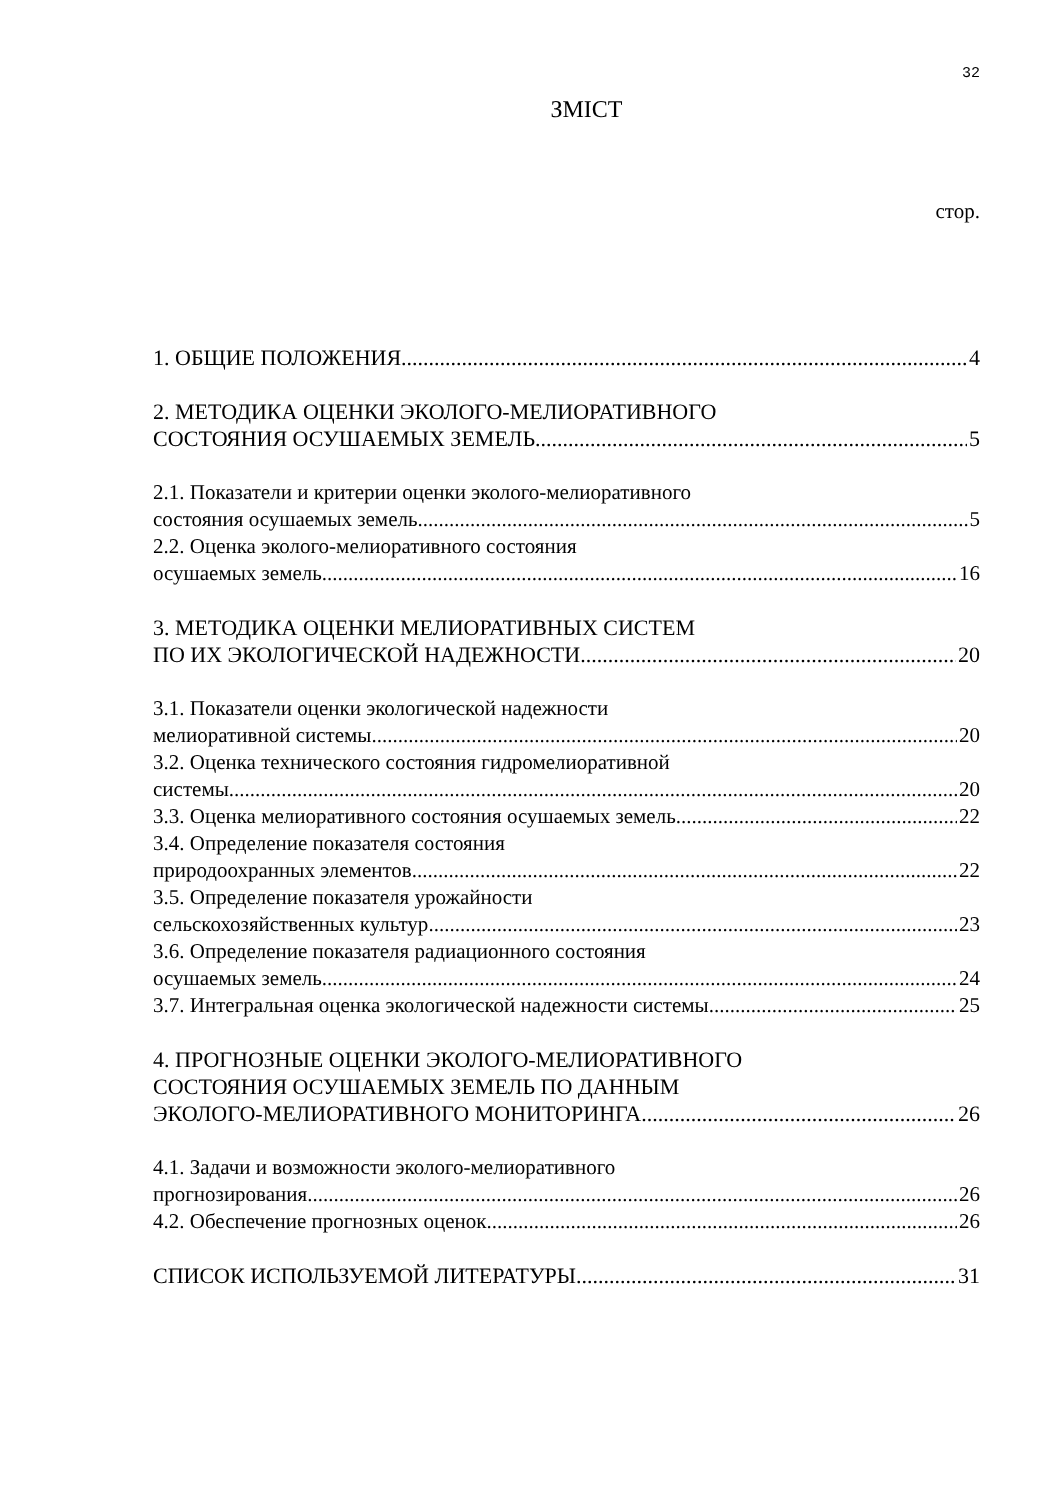32
ЗМІСТ
стор.
1. ОБЩИЕ ПОЛОЖЕНИЯ 4
2. МЕТОДИКА ОЦЕНКИ ЭКОЛОГО-МЕЛИОРАТИВНОГО
СОСТОЯНИЯ ОСУШАЕМЫХ ЗЕМЕЛЬ 5
2.1. Показатели и критерии оценки эколого-мелиоративного
состояния осушаемых земель 5
2.2. Оценка эколого-мелиоративного состояния
осушаемых земель 16
3. МЕТОДИКА ОЦЕНКИ МЕЛИОРАТИВНЫХ СИСТЕМ
ПО ИХ ЭКОЛОГИЧЕСКОЙ НАДЕЖНОСТИ 20
3.1. Показатели оценки экологической надежности
мелиоративной системы 20
3.2. Оценка технического состояния гидромелиоративной
системы 20
3.3. Оценка мелиоративного состояния осушаемых земель 22
3.4. Определение показателя состояния
природоохранных элементов 22
3.5. Определение показателя урожайности
сельскохозяйственных культур 23
3.6. Определение показателя радиационного состояния
осушаемых земель 24
3.7. Интегральная оценка экологической надежности системы 25
4. ПРОГНОЗНЫЕ ОЦЕНКИ ЭКОЛОГО-МЕЛИОРАТИВНОГО
СОСТОЯНИЯ ОСУШАЕМЫХ ЗЕМЕЛЬ ПО ДАННЫМ
ЭКОЛОГО-МЕЛИОРАТИВНОГО МОНИТОРИНГА 26
4.1. Задачи и возможности эколого-мелиоративного
прогнозирования 26
4.2. Обеспечение прогнозных оценок 26
СПИСОК ИСПОЛЬЗУЕМОЙ ЛИТЕРАТУРЫ 31